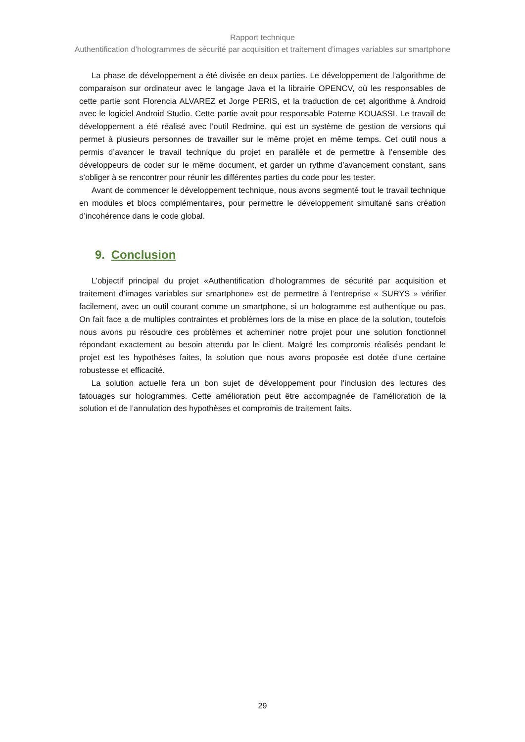Rapport technique
Authentification d’hologrammes de sécurité par acquisition et traitement d’images variables sur smartphone
La phase de développement a été divisée en deux parties. Le développement de l’algorithme de comparaison sur ordinateur avec le langage Java et la librairie OPENCV, où les responsables de cette partie sont Florencia ALVAREZ et Jorge PERIS, et la traduction de cet algorithme à Android avec le logiciel Android Studio. Cette partie avait pour responsable Paterne KOUASSI. Le travail de développement a été réalisé avec l’outil Redmine, qui est un système de gestion de versions qui permet à plusieurs personnes de travailler sur le même projet en même temps. Cet outil nous a permis d’avancer le travail technique du projet en parallèle et de permettre à l’ensemble des développeurs de coder sur le même document, et garder un rythme d’avancement constant, sans s’obliger à se rencontrer pour réunir les différentes parties du code pour les tester.
Avant de commencer le développement technique, nous avons segmenté tout le travail technique en modules et blocs complémentaires, pour permettre le développement simultané sans création d’incohérence dans le code global.
9. Conclusion
L’objectif principal du projet «Authentification d’hologrammes de sécurité par acquisition et traitement d’images variables sur smartphone» est de permettre à l’entreprise « SURYS » vérifier facilement, avec un outil courant comme un smartphone, si un hologramme est authentique ou pas. On fait face a de multiples contraintes et problèmes lors de la mise en place de la solution, toutefois nous avons pu résoudre ces problèmes et acheminer notre projet pour une solution fonctionnel répondant exactement au besoin attendu par le client. Malgré les compromis réalisés pendant le projet est les hypothèses faites, la solution que nous avons proposée est dotée d’une certaine robustesse et efficacité.
La solution actuelle fera un bon sujet de développement pour l’inclusion des lectures des tatouages sur hologrammes. Cette amélioration peut être accompagnée de l’amélioration de la solution et de l’annulation des hypothèses et compromis de traitement faits.
29